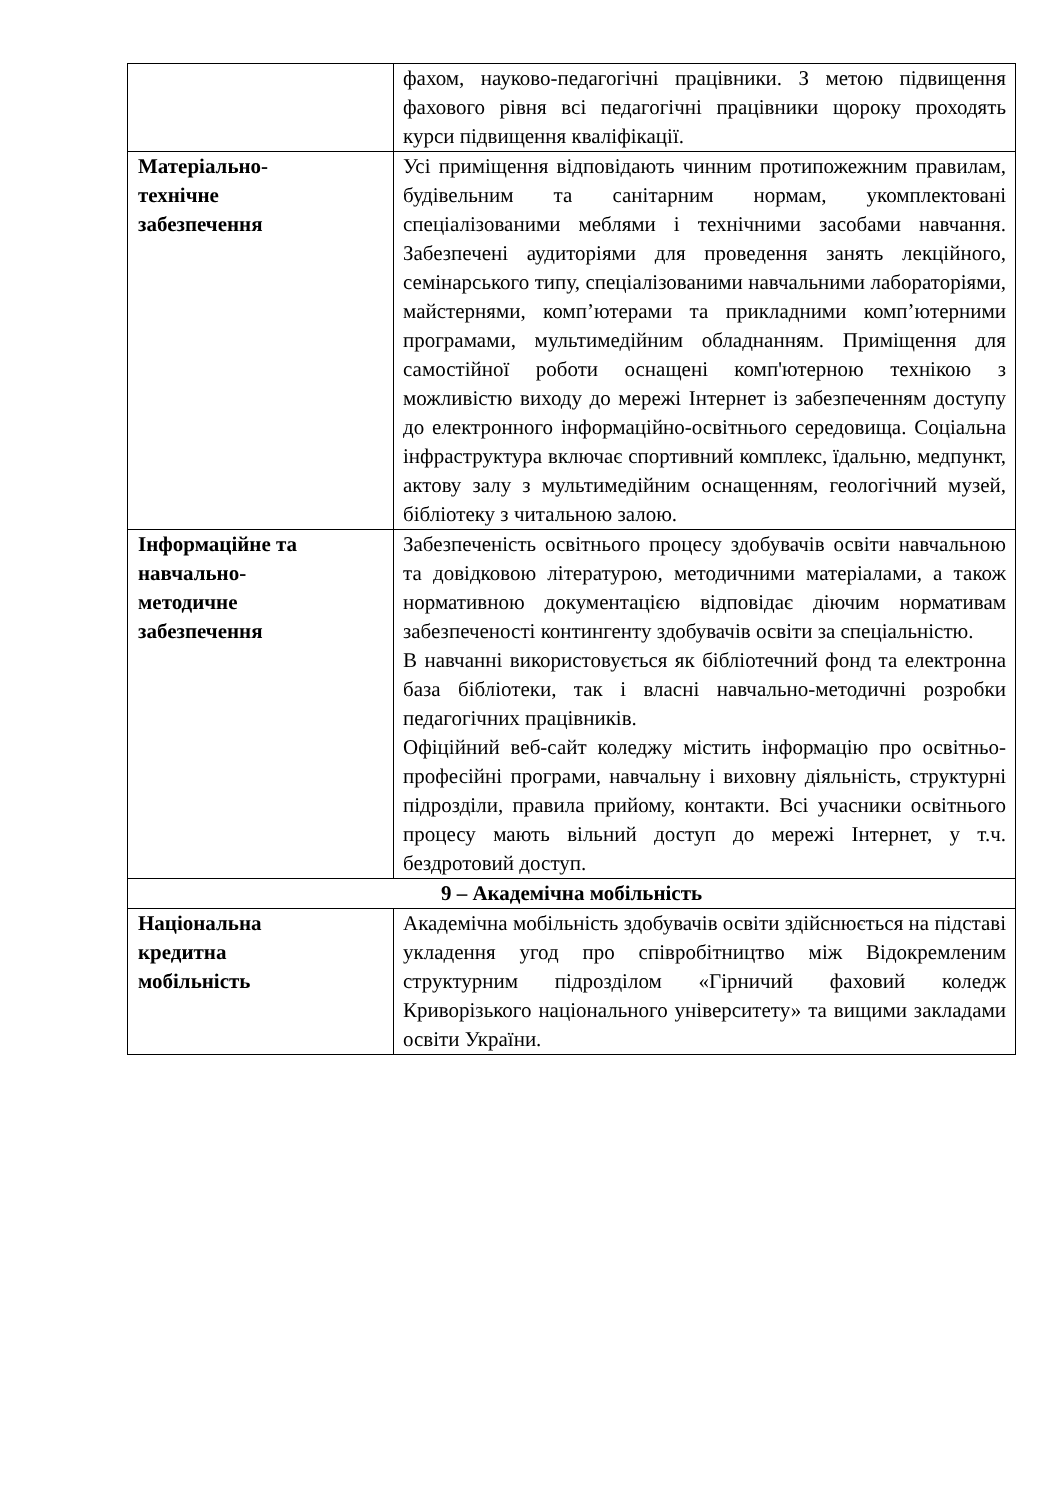| | фахом, науково-педагогічні працівники. З метою підвищення фахового рівня всі педагогічні працівники щороку проходять курси підвищення кваліфікації. |
| Матеріально- технічне забезпечення | Усі приміщення відповідають чинним протипожежним правилам, будівельним та санітарним нормам, укомплектовані спеціалізованими меблями і технічними засобами навчання. Забезпечені аудиторіями для проведення занять лекційного, семінарського типу, спеціалізованими навчальними лабораторіями, майстернями, комп’ютерами та прикладними комп’ютерними програмами, мультимедійним обладнанням. Приміщення для самостійної роботи оснащені комп'ютерною технікою з можливістю виходу до мережі Інтернет із забезпеченням доступу до електронного інформаційно-освітнього середовища. Соціальна інфраструктура включає спортивний комплекс, їдальню, медпункт, актову залу з мультимедійним оснащенням, геологічний музей, бібліотеку з читальною залою. |
| Інформаційне та навчально- методичне забезпечення | Забезпеченість освітнього процесу здобувачів освіти навчальною та довідковою літературою, методичними матеріалами, а також нормативною документацією відповідає діючим нормативам забезпеченості контингенту здобувачів освіти за спеціальністю. В навчанні використовується як бібліотечний фонд та електронна база бібліотеки, так і власні навчально-методичні розробки педагогічних працівників. Офіційний веб-сайт коледжу містить інформацію про освітньо-професійні програми, навчальну і виховну діяльність, структурні підрозділи, правила прийому, контакти. Всі учасники освітнього процесу мають вільний доступ до мережі Інтернет, у т.ч. бездротовий доступ. |
| 9 – Академічна мобільність | |
| Національна кредитна мобільність | Академічна мобільність здобувачів освіти здійснюється на підставі укладення угод про співробітництво між Відокремленим структурним підрозділом «Гірничий фаховий коледж Криворізького національного університету» та вищими закладами освіти України. |